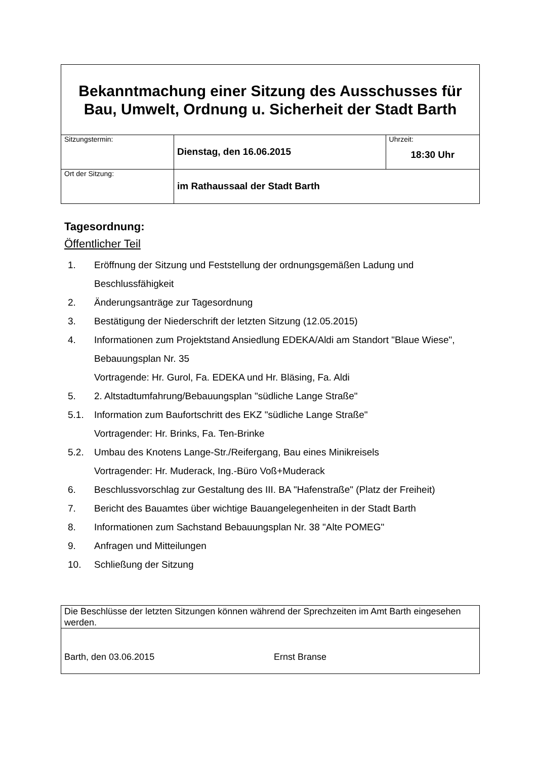| Bekanntmachung einer Sitzung des Ausschusses für Bau, Umwelt, Ordnung u. Sicherheit der Stadt Barth | | |
| Sitzungstermin: | Dienstag, den 16.06.2015 | Uhrzeit: 18:30 Uhr |
| Ort der Sitzung: | im Rathaussaal der Stadt Barth | |
Tagesordnung:
Öffentlicher Teil
1. Eröffnung der Sitzung und Feststellung der ordnungsgemäßen Ladung und Beschlussfähigkeit
2. Änderungsanträge zur Tagesordnung
3. Bestätigung der Niederschrift der letzten Sitzung (12.05.2015)
4. Informationen zum Projektstand Ansiedlung EDEKA/Aldi am Standort "Blaue Wiese", Bebauungsplan Nr. 35
Vortragende: Hr. Gurol, Fa. EDEKA und Hr. Bläsing, Fa. Aldi
5. 2. Altstadtumfahrung/Bebauungsplan "südliche Lange Straße"
5.1. Information zum Baufortschritt des EKZ "südliche Lange Straße"
Vortragender: Hr. Brinks, Fa. Ten-Brinke
5.2. Umbau des Knotens Lange-Str./Reifergang, Bau eines Minikreisels
Vortragender: Hr. Muderack, Ing.-Büro Voß+Muderack
6. Beschlussvorschlag zur Gestaltung des III. BA "Hafenstraße" (Platz der Freiheit)
7. Bericht des Bauamtes über wichtige Bauangelegenheiten in der Stadt Barth
8. Informationen zum Sachstand Bebauungsplan Nr. 38 "Alte POMEG"
9. Anfragen und Mitteilungen
10. Schließung der Sitzung
| Die Beschlüsse der letzten Sitzungen können während der Sprechzeiten im Amt Barth eingesehen werden. |
| Barth, den 03.06.2015 Ernst Branse |